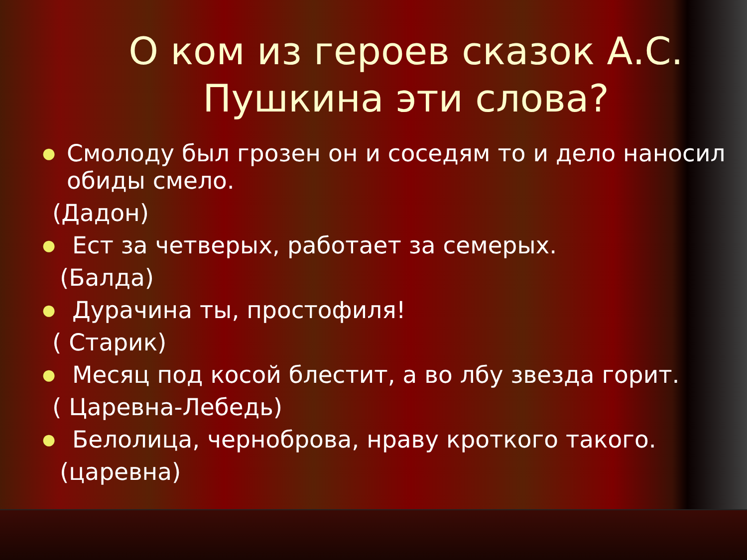О ком из героев сказок А.С. Пушкина эти слова?
● Смолоду был грозен он и соседям то и дело наносил обиды смело.
(Дадон)
● Ест за четверых, работает за семерых.
(Балда)
● Дурачина ты, простофиля!
( Старик)
● Месяц под косой блестит, а во лбу звезда горит.
( Царевна-Лебедь)
● Белолица, черноброва, нраву кроткого такого.
(царевна)